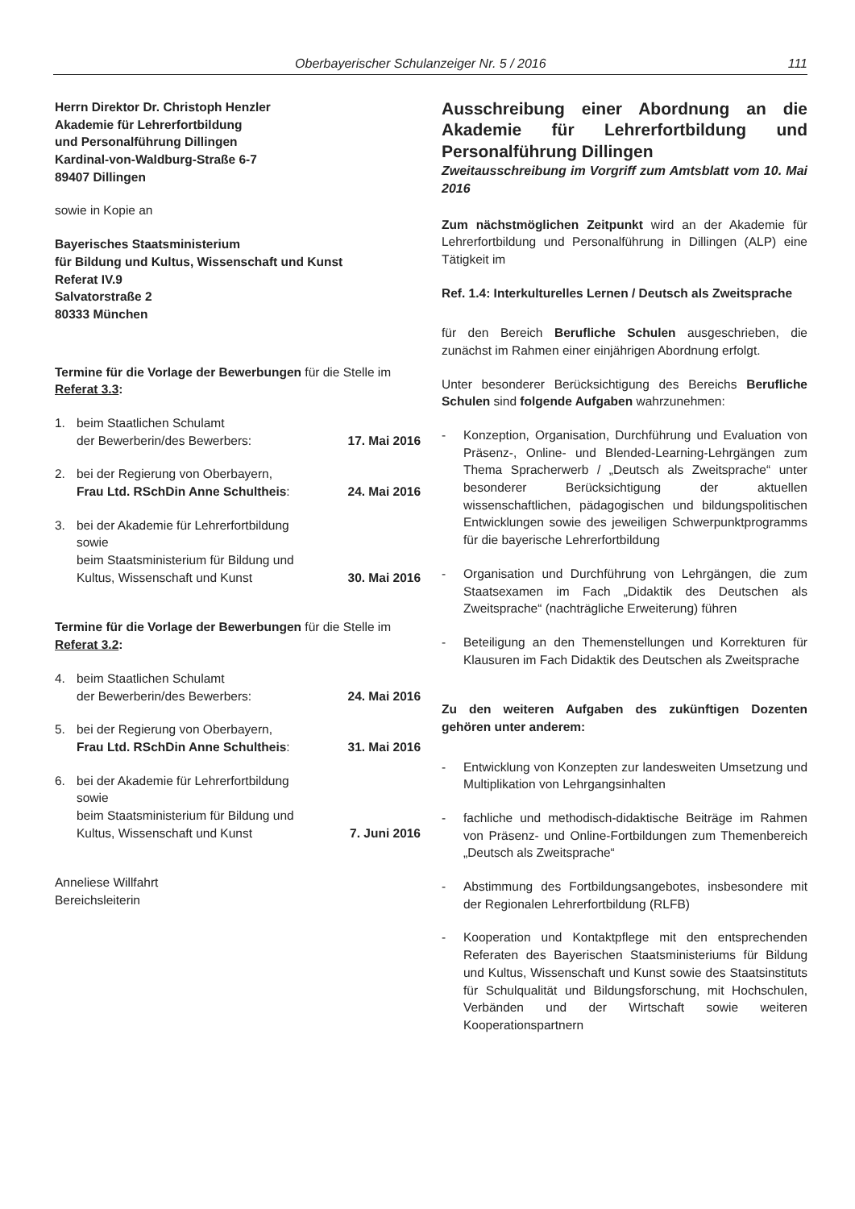Oberbayerischer Schulanzeiger Nr. 5 / 2016 111
Herrn Direktor Dr. Christoph Henzler
Akademie für Lehrerfortbildung
und Personalführung Dillingen
Kardinal-von-Waldburg-Straße 6-7
89407 Dillingen
sowie in Kopie an
Bayerisches Staatsministerium
für Bildung und Kultus, Wissenschaft und Kunst
Referat IV.9
Salvatorstraße 2
80333 München
Termine für die Vorlage der Bewerbungen für die Stelle im Referat 3.3:
1. beim Staatlichen Schulamt
der Bewerberin/des Bewerbers: 17. Mai 2016
2. bei der Regierung von Oberbayern,
Frau Ltd. RSchDin Anne Schultheis: 24. Mai 2016
3. bei der Akademie für Lehrerfortbildung
sowie
beim Staatsministerium für Bildung und
Kultus, Wissenschaft und Kunst 30. Mai 2016
Termine für die Vorlage der Bewerbungen für die Stelle im Referat 3.2:
4. beim Staatlichen Schulamt
der Bewerberin/des Bewerbers: 24. Mai 2016
5. bei der Regierung von Oberbayern,
Frau Ltd. RSchDin Anne Schultheis: 31. Mai 2016
6. bei der Akademie für Lehrerfortbildung
sowie
beim Staatsministerium für Bildung und
Kultus, Wissenschaft und Kunst 7. Juni 2016
Anneliese Willfahrt
Bereichsleiterin
Ausschreibung einer Abordnung an die Akademie für Lehrerfortbildung und Personalführung Dillingen
Zweitausschreibung im Vorgriff zum Amtsblatt vom 10. Mai 2016
Zum nächstmöglichen Zeitpunkt wird an der Akademie für Lehrerfortbildung und Personalführung in Dillingen (ALP) eine Tätigkeit im
Ref. 1.4: Interkulturelles Lernen / Deutsch als Zweitsprache
für den Bereich Berufliche Schulen ausgeschrieben, die zunächst im Rahmen einer einjährigen Abordnung erfolgt.
Unter besonderer Berücksichtigung des Bereichs Berufliche Schulen sind folgende Aufgaben wahrzunehmen:
- Konzeption, Organisation, Durchführung und Evaluation von Präsenz-, Online- und Blended-Learning-Lehrgängen zum Thema Spracherwerb / „Deutsch als Zweitsprache“ unter besonderer Berücksichtigung der aktuellen wissenschaftlichen, pädagogischen und bildungspolitischen Entwicklungen sowie des jeweiligen Schwerpunktprogramms für die bayerische Lehrerfortbildung
- Organisation und Durchführung von Lehrgängen, die zum Staatsexamen im Fach „Didaktik des Deutschen als Zweitsprache“ (nachträgliche Erweiterung) führen
- Beteiligung an den Themenstellungen und Korrekturen für Klausuren im Fach Didaktik des Deutschen als Zweitsprache
Zu den weiteren Aufgaben des zukünftigen Dozenten gehören unter anderem:
- Entwicklung von Konzepten zur landesweiten Umsetzung und Multiplikation von Lehrgangsinhalten
- fachliche und methodisch-didaktische Beiträge im Rahmen von Präsenz- und Online-Fortbildungen zum Themenbereich „Deutsch als Zweitsprache“
- Abstimmung des Fortbildungsangebotes, insbesondere mit der Regionalen Lehrerfortbildung (RLFB)
- Kooperation und Kontaktpflege mit den entsprechenden Referaten des Bayerischen Staatsministeriums für Bildung und Kultus, Wissenschaft und Kunst sowie des Staatsinstituts für Schulqualität und Bildungsforschung, mit Hochschulen, Verbänden und der Wirtschaft sowie weiteren Kooperationspartnern